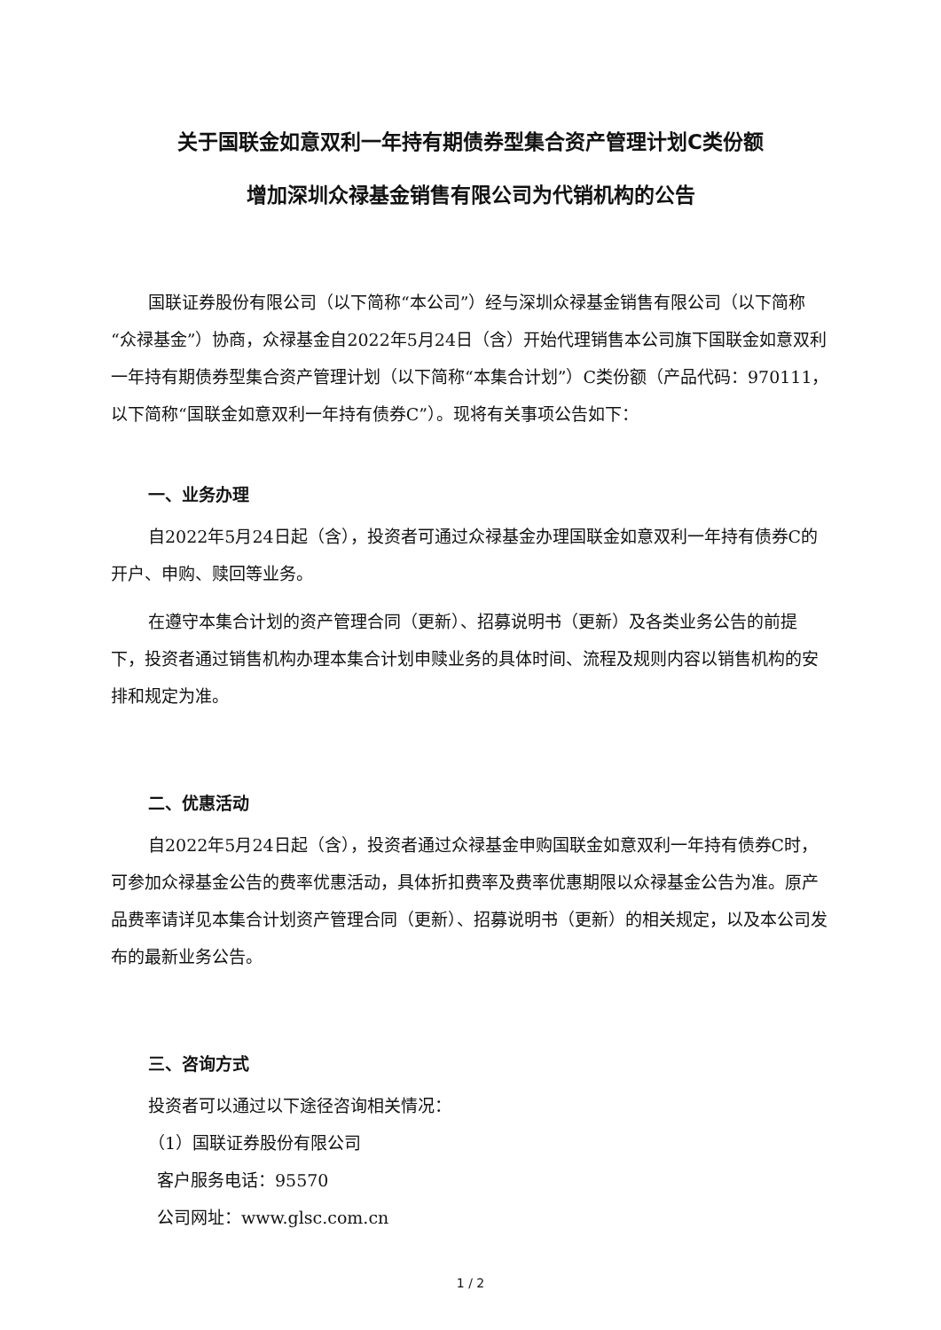关于国联金如意双利一年持有期债券型集合资产管理计划C类份额
增加深圳众禄基金销售有限公司为代销机构的公告
国联证券股份有限公司（以下简称“本公司”）经与深圳众禄基金销售有限公司（以下简称“众禄基金”）协商，众禄基金自2022年5月24日（含）开始代理销售本公司旗下国联金如意双利一年持有期债券型集合资产管理计划（以下简称“本集合计划”）C类份额（产品代码：970111，以下简称“国联金如意双利一年持有债券C”）。现将有关事项公告如下：
一、业务办理
自2022年5月24日起（含），投资者可通过众禄基金办理国联金如意双利一年持有债券C的开户、申购、赎回等业务。
在遵守本集合计划的资产管理合同（更新）、招募说明书（更新）及各类业务公告的前提下，投资者通过销售机构办理本集合计划申赎业务的具体时间、流程及规则内容以销售机构的安排和规定为准。
二、优惠活动
自2022年5月24日起（含），投资者通过众禄基金申购国联金如意双利一年持有债券C时，可参加众禄基金公告的费率优惠活动，具体折扣费率及费率优惠期限以众禄基金公告为准。原产品费率请详见本集合计划资产管理合同（更新）、招募说明书（更新）的相关规定，以及本公司发布的最新业务公告。
三、咨询方式
投资者可以通过以下途径咨询相关情况：
（1）国联证券股份有限公司
客户服务电话：95570
公司网址：www.glsc.com.cn
1 / 2